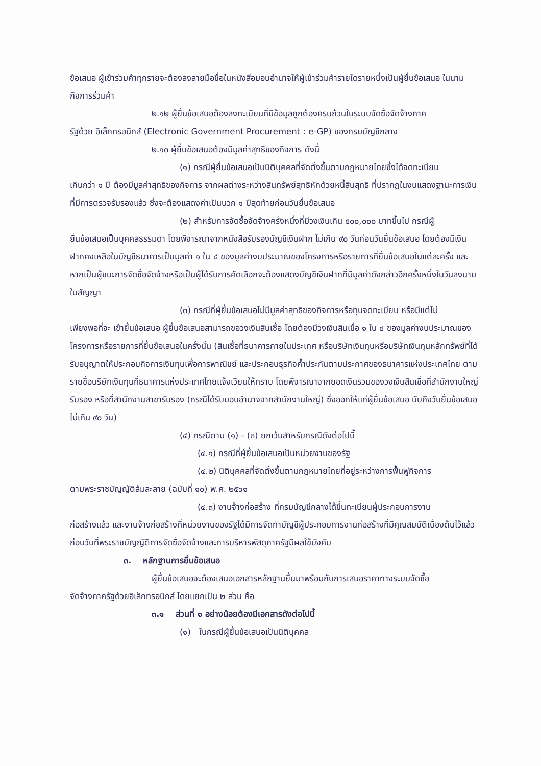ข้อเสนอ ผู้เข้าร่วมค้าทุกรายจะต้องลงลายมือชื่อในหนังสือมอบอำนาจให้ผู้เข้าร่วมค้ารายใดรายหนึ่งเป็นผู้ยื่นข้อเสนอ ในนามกิจการร่วมค้า
๒.๑๒ ผู้ยื่นข้อเสนอต้องลงทะเบียนที่มีข้อมูลถูกต้องครบถ้วนในระบบจัดซื้อจัดจ้างภาค
รัฐด้วย อิเล็กทรอนิกส์ (Electronic Government Procurement : e-GP) ของกรมบัญชีกลาง
๒.๑๓ ผู้ยื่นข้อเสนอต้องมีมูลค่าสุทธิของกิจการ ดังนี้
(๑) กรณีผู้ยื่นข้อเสนอเป็นนิติบุคคลที่จัดตั้งขึ้นตามกฎหมายไทยซึ่งได้จดทะเบียน
เกินกว่า ๑ ปี ต้องมีมูลค่าสุทธิของกิจการ จากผลต่างระหว่างสินทรัพย์สุทธิหักด้วยหนี้สินสุทธิ ที่ปรากฏในงบแสดงฐานะการเงินที่มีการตรวจรับรองแล้ว ซึ่งจะต้องแสดงค่าเป็นบวก ๑ ปีสุดท้ายก่อนวันยื่นข้อเสนอ
(๒) สำหรับการจัดซื้อจัดจ้างครั้งหนึ่งที่มีวงเงินเกิน ๕๐๐,๐๐๐ บาทขึ้นไป กรณีผู้
ยื่นข้อเสนอเป็นบุคคลธรรมดา โดยพิจารณาจากหนังสือรับรองบัญชีเงินฝาก ไม่เกิน ๙๐ วันก่อนวันยื่นข้อเสนอ โดยต้องมีเงินฝากคงเหลือในบัญชีธนาคารเป็นมูลค่า ๑ ใน ๔ ของมูลค่างบประมาณของโครงการหรือรายการที่ยื่นข้อเสนอในแต่ละครั้ง และหากเป็นผู้ชนะการจัดซื้อจัดจ้างหรือเป็นผู้ได้รับการคัดเลือกจะต้องแสดงบัญชีเงินฝากที่มีมูลค่าดังกล่าวอีกครั้งหนึ่งในวันลงนามในสัญญา
(๓) กรณีที่ผู้ยื่นข้อเสนอไม่มีมูลค่าสุทธิของกิจการหรือทุนจดทะเบียน หรือมีแต่ไม่
เพียงพอที่จะ เข้ายื่นข้อเสนอ ผู้ยื่นข้อเสนอสามารถขอวงเงินสินเชื่อ โดยต้องมีวงเงินสินเชื่อ ๑ ใน ๔ ของมูลค่างบประมาณของโครงการหรือรายการที่ยื่นข้อเสนอในครั้งนั้น (สินเชื่อที่ธนาคารภายในประเทศ หรือบริษัทเงินทุนหรือบริษัทเงินทุนหลักทรัพย์ที่ได้รับอนุญาตให้ประกอบกิจการเงินทุนเพื่อการพาณิชย์ และประกอบธุรกิจค้ำประกันตามประกาศของธนาคารแห่งประเทศไทย ตามรายชื่อบริษัทเงินทุนที่ธนาคารแห่งประเทศไทยแจ้งเวียนให้ทราบ โดยพิจารณาจากยอดเงินรวมของวงเงินสินเชื่อที่สำนักงานใหญ่รับรอง หรือที่สำนักงานสาขารับรอง (กรณีได้รับมอบอำนาจจากสำนักงานใหญ่) ซึ่งออกให้แก่ผู้ยื่นข้อเสนอ นับถึงวันยื่นข้อเสนอไม่เกิน ๙๐ วัน)
(๔) กรณีตาม (๑) - (๓) ยกเว้นสำหรับกรณีดังต่อไปนี้
(๔.๑) กรณีที่ผู้ยื่นข้อเสนอเป็นหน่วยงานของรัฐ
(๔.๒) นิติบุคคลที่จัดตั้งขึ้นตามกฎหมายไทยที่อยู่ระหว่างการฟื้นฟูกิจการ
ตามพระราชบัญญัติล้มละลาย (ฉบับที่ ๑๐) พ.ศ. ๒๕๖๑
(๔.๓) งานจ้างก่อสร้าง ที่กรมบัญชีกลางได้ขึ้นทะเบียนผู้ประกอบการงาน
ก่อสร้างแล้ว และงานจ้างก่อสร้างที่หน่วยงานของรัฐได้มีการจัดทำบัญชีผู้ประกอบการงานก่อสร้างที่มีคุณสมบัติเบื้องต้นไว้แล้ว ก่อนวันที่พระราชบัญญัติการจัดซื้อจัดจ้างและการบริหารพัสดุภาครัฐมีผลใช้บังคับ
๓. หลักฐานการยื่นข้อเสนอ
ผู้ยื่นข้อเสนอจะต้องเสนอเอกสารหลักฐานยื่นมาพร้อมกับการเสนอราคาทางระบบจัดซื้อ
จัดจ้างภาครัฐด้วยอิเล็กทรอนิกส์ โดยแยกเป็น ๒ ส่วน คือ
๓.๑ ส่วนที่ ๑ อย่างน้อยต้องมีเอกสารดังต่อไปนี้
(๑) ในกรณีผู้ยื่นข้อเสนอเป็นนิติบุคคล